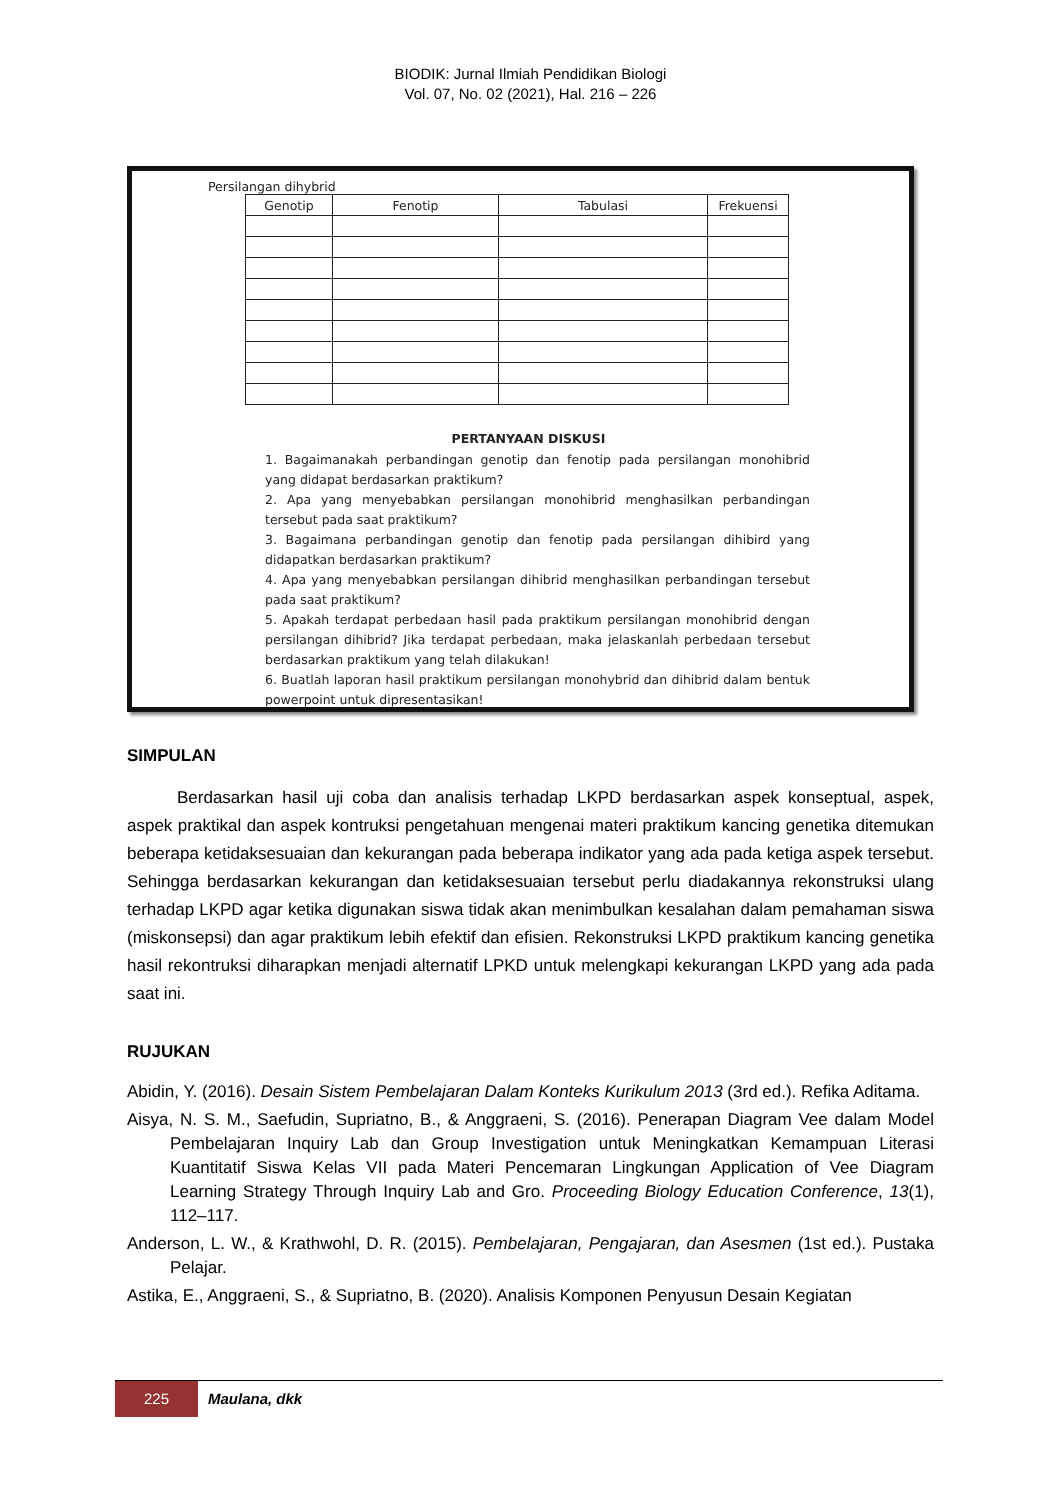BIODIK: Jurnal Ilmiah Pendidikan Biologi
Vol. 07, No. 02 (2021), Hal. 216 – 226
Persilangan dihybrid
| Genotip | Fenotip | Tabulasi | Frekuensi |
| --- | --- | --- | --- |
PERTANYAAN DISKUSI
1. Bagaimanakah perbandingan genotip dan fenotip pada persilangan monohibrid yang didapat berdasarkan praktikum?
2. Apa yang menyebabkan persilangan monohibrid menghasilkan perbandingan tersebut pada saat praktikum?
3. Bagaimana perbandingan genotip dan fenotip pada persilangan dihibird yang didapatkan berdasarkan praktikum?
4. Apa yang menyebabkan persilangan dihibrid menghasilkan perbandingan tersebut pada saat praktikum?
5. Apakah terdapat perbedaan hasil pada praktikum persilangan monohibrid dengan persilangan dihibrid? Jika terdapat perbedaan, maka jelaskanlah perbedaan tersebut berdasarkan praktikum yang telah dilakukan!
6. Buatlah laporan hasil praktikum persilangan monohybrid dan dihibrid dalam bentuk powerpoint untuk dipresentasikan!
SIMPULAN
Berdasarkan hasil uji coba dan analisis terhadap LKPD berdasarkan aspek konseptual, aspek, aspek praktikal dan aspek kontruksi pengetahuan mengenai materi praktikum kancing genetika ditemukan beberapa ketidaksesuaian dan kekurangan pada beberapa indikator yang ada pada ketiga aspek tersebut. Sehingga berdasarkan kekurangan dan ketidaksesuaian tersebut perlu diadakannya rekonstruksi ulang terhadap LKPD agar ketika digunakan siswa tidak akan menimbulkan kesalahan dalam pemahaman siswa (miskonsepsi) dan agar praktikum lebih efektif dan efisien. Rekonstruksi LKPD praktikum kancing genetika hasil rekontruksi diharapkan menjadi alternatif LPKD untuk melengkapi kekurangan LKPD yang ada pada saat ini.
RUJUKAN
Abidin, Y. (2016). Desain Sistem Pembelajaran Dalam Konteks Kurikulum 2013 (3rd ed.). Refika Aditama.
Aisya, N. S. M., Saefudin, Supriatno, B., & Anggraeni, S. (2016). Penerapan Diagram Vee dalam Model Pembelajaran Inquiry Lab dan Group Investigation untuk Meningkatkan Kemampuan Literasi Kuantitatif Siswa Kelas VII pada Materi Pencemaran Lingkungan Application of Vee Diagram Learning Strategy Through Inquiry Lab and Gro. Proceeding Biology Education Conference, 13(1), 112–117.
Anderson, L. W., & Krathwohl, D. R. (2015). Pembelajaran, Pengajaran, dan Asesmen (1st ed.). Pustaka Pelajar.
Astika, E., Anggraeni, S., & Supriatno, B. (2020). Analisis Komponen Penyusun Desain Kegiatan
225 Maulana, dkk